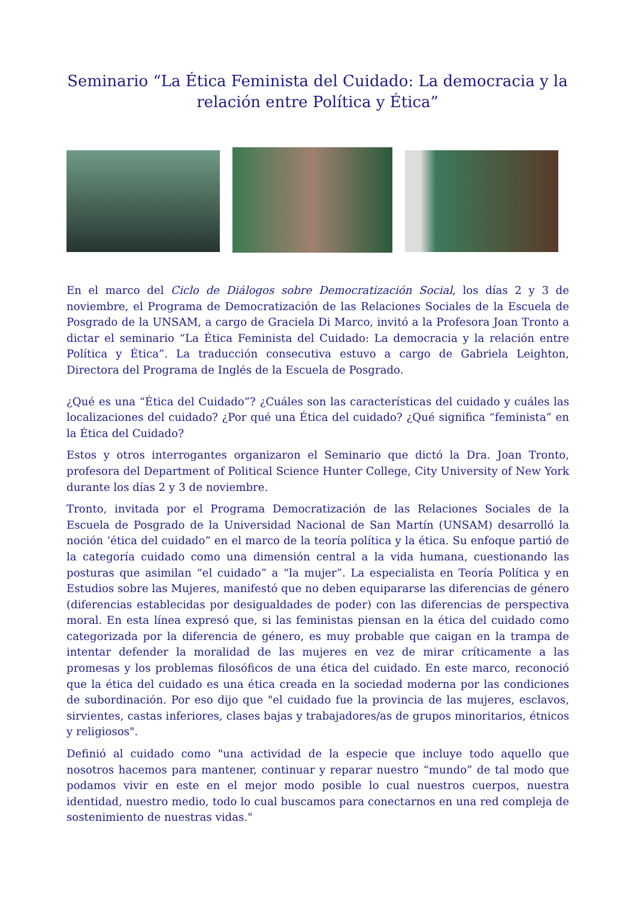Seminario “La Ética Feminista del Cuidado: La democracia y la relación entre Política y Ética”
En el marco del Ciclo de Diálogos sobre Democratización Social, los días 2 y 3 de noviembre, el Programa de Democratización de las Relaciones Sociales de la Escuela de Posgrado de la UNSAM, a cargo de Graciela Di Marco, invitó a la Profesora Joan Tronto a dictar el seminario “La Ética Feminista del Cuidado: La democracia y la relación entre Política y Ética”. La traducción consecutiva estuvo a cargo de Gabriela Leighton, Directora del Programa de Inglés de la Escuela de Posgrado.
¿Qué es una “Ética del Cuidado”? ¿Cuáles son las características del cuidado y cuáles las localizaciones del cuidado? ¿Por qué una Ética del cuidado? ¿Qué significa “feminista” en la Ética del Cuidado?
Estos y otros interrogantes organizaron el Seminario que dictó la Dra. Joan Tronto, profesora del Department of Political Science Hunter College, City University of New York durante los días 2 y 3 de noviembre.
Tronto, invitada por el Programa Democratización de las Relaciones Sociales de la Escuela de Posgrado de la Universidad Nacional de San Martín (UNSAM) desarrolló la noción ‘ética del cuidado” en el marco de la teoría política y la ética. Su enfoque partió de la categoría cuidado como una dimensión central a la vida humana, cuestionando las posturas que asimilan “el cuidado” a “la mujer”. La especialista en Teoría Política y en Estudios sobre las Mujeres, manifestó que no deben equipararse las diferencias de género (diferencias establecidas por desigualdades de poder) con las diferencias de perspectiva moral. En esta línea expresó que, si las feministas piensan en la ética del cuidado como categorizada por la diferencia de género, es muy probable que caigan en la trampa de intentar defender la moralidad de las mujeres en vez de mirar críticamente a las promesas y los problemas filosóficos de una ética del cuidado. En este marco, reconoció que la ética del cuidado es una ética creada en la sociedad moderna por las condiciones de subordinación. Por eso dijo que "el cuidado fue la provincia de las mujeres, esclavos, sirvientes, castas inferiores, clases bajas y trabajadores/as de grupos minoritarios, étnicos y religiosos".
Definió al cuidado como "una actividad de la especie que incluye todo aquello que nosotros hacemos para mantener, continuar y reparar nuestro “mundo” de tal modo que podamos vivir en este en el mejor modo posible lo cual nuestros cuerpos, nuestra identidad, nuestro medio, todo lo cual buscamos para conectarnos en una red compleja de sostenimiento de nuestras vidas."